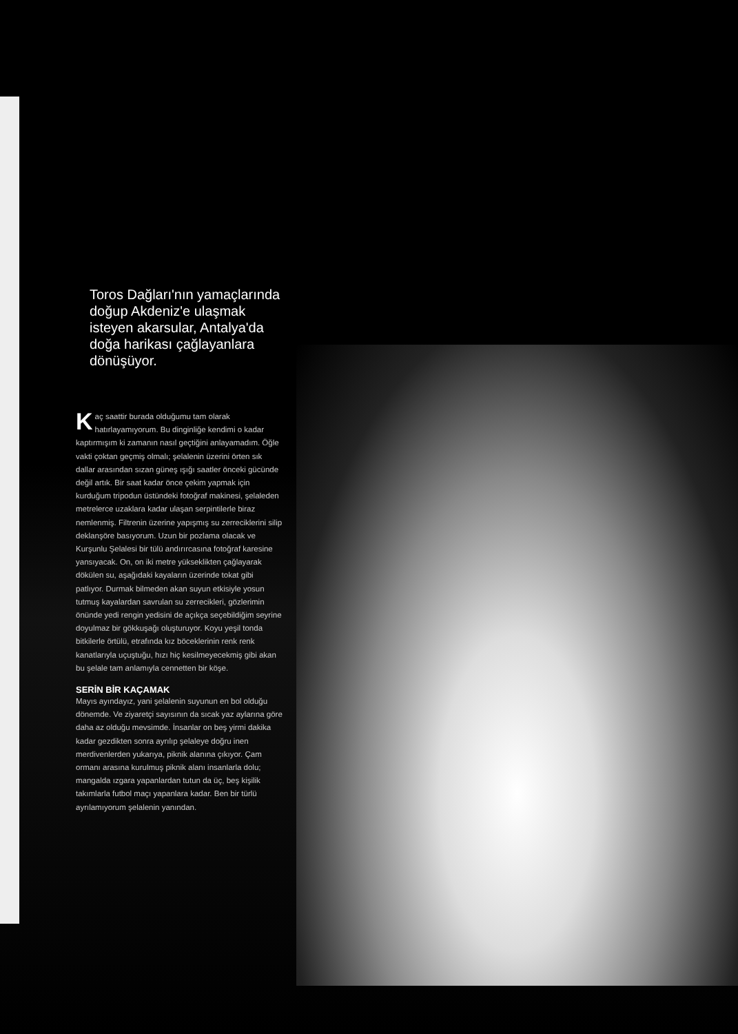Toros Dağları'nın yamaçlarında doğup Akdeniz'e ulaşmak isteyen akarsular, Antalya'da doğa harikası çağlayanlara dönüşüyor.
Kaç saattir burada olduğumu tam olarak hatırlayamıyorum. Bu dinginliğe kendimi o kadar kaptırmışım ki zamanın nasıl geçtiğini anlayamadım. Öğle vakti çoktan geçmiş olmalı; şelalenin üzerini örten sık dallar arasından sızan güneş ışığı saatler önceki gücünde değil artık. Bir saat kadar önce çekim yapmak için kurduğum tripodun üstündeki fotoğraf makinesi, şelaleden metrelerce uzaklara kadar ulaşan serpintilerle biraz nemlenmiş. Filtrenin üzerine yapışmış su zerreciklerini silip deklanşöre basıyorum. Uzun bir pozlama olacak ve Kurşunlu Şelalesi bir tülü andırırcasına fotoğraf karesine yansıyacak. On, on iki metre yükseklikten çağlayarak dökülen su, aşağıdaki kayaların üzerinde tokat gibi patlıyor. Durmak bilmeden akan suyun etkisiyle yosun tutmuş kayalardan savrulan su zerrecikleri, gözlerimin önünde yedi rengin yedisini de açıkça seçebildiğim seyrine doyulmaz bir gökkuşağı oluşturuyor. Koyu yeşil tonda bitkilerle örtülü, etrafında kız böceklerinin renk renk kanatlarıyla uçuştuğu, hızı hiç kesilmeyecekmiş gibi akan bu şelale tam anlamıyla cennetten bir köşe.
SERİN BİR KAÇAMAK
Mayıs ayındayız, yani şelalenin suyunun en bol olduğu dönemde. Ve ziyaretçi sayısının da sıcak yaz aylarına göre daha az olduğu mevsimde. İnsanlar on beş yirmi dakika kadar gezdikten sonra ayrılıp şelaleye doğru inen merdivenlerden yukarıya, piknik alanına çıkıyor. Çam ormanı arasına kurulmuş piknik alanı insanlarla dolu; mangalda ızgara yapanlardan tutun da üç, beş kişilik takımlarla futbol maçı yapanlara kadar. Ben bir türlü ayrılamıyorum şelalenin yanından.